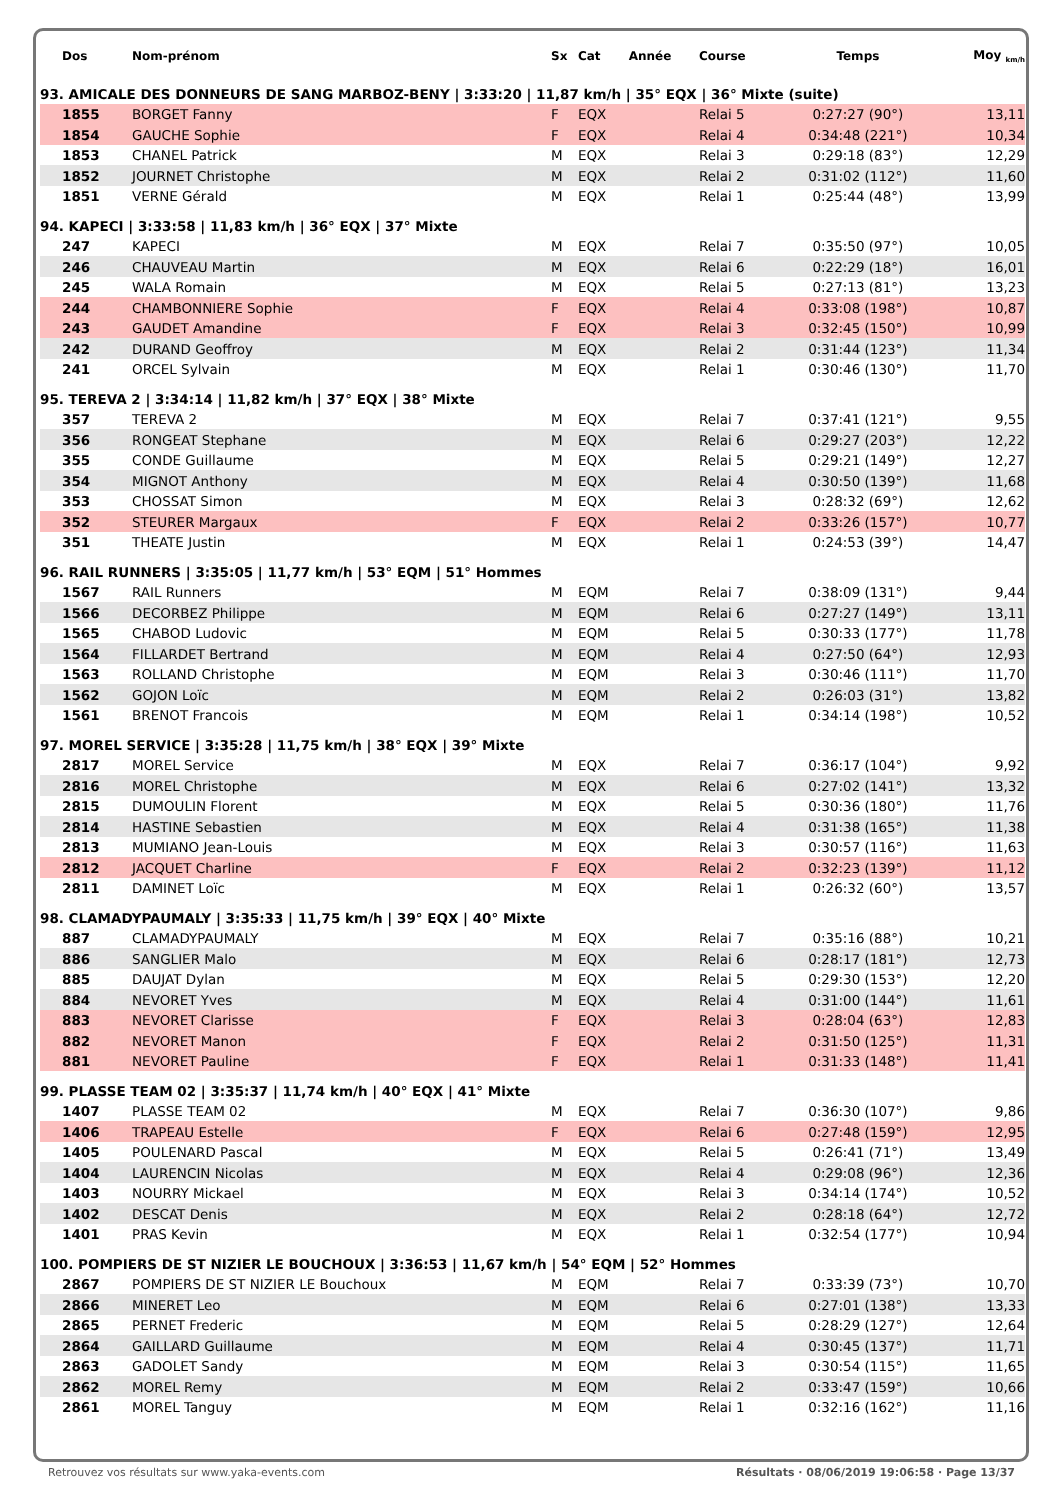| Dos | Nom-prénom | Sx | Cat | Année | Course | Temps | Moy <sub>km/h</sub> |
| --- | --- | --- | --- | --- | --- | --- | --- |
| 93. AMICALE DES DONNEURS DE SANG MARBOZ-BENY / 3:33:20 / 11,87 km/h / 35° EQX / 36° Mixte (suite) | | | | | | | |
| 1855 | BORGET Fanny | F | EQX | | Relai 5 | 0:27:27 (90°) | 13,11 |
| 1854 | GAUCHE Sophie | F | EQX | | Relai 4 | 0:34:48 (221°) | 10,34 |
| 1853 | CHANEL Patrick | M | EQX | | Relai 3 | 0:29:18 (83°) | 12,29 |
| 1852 | JOURNET Christophe | M | EQX | | Relai 2 | 0:31:02 (112°) | 11,60 |
| 1851 | VERNE Gérald | M | EQX | | Relai 1 | 0:25:44 (48°) | 13,99 |
| 94. KAPECI / 3:33:58 / 11,83 km/h / 36° EQX / 37° Mixte | | | | | | | |
| 247 | KAPECI | M | EQX | | Relai 7 | 0:35:50 (97°) | 10,05 |
| 246 | CHAUVEAU Martin | M | EQX | | Relai 6 | 0:22:29 (18°) | 16,01 |
| 245 | WALA Romain | M | EQX | | Relai 5 | 0:27:13 (81°) | 13,23 |
| 244 | CHAMBONNIERE Sophie | F | EQX | | Relai 4 | 0:33:08 (198°) | 10,87 |
| 243 | GAUDET Amandine | F | EQX | | Relai 3 | 0:32:45 (150°) | 10,99 |
| 242 | DURAND Geoffroy | M | EQX | | Relai 2 | 0:31:44 (123°) | 11,34 |
| 241 | ORCEL Sylvain | M | EQX | | Relai 1 | 0:30:46 (130°) | 11,70 |
| 95. TEREVA 2 / 3:34:14 / 11,82 km/h / 37° EQX / 38° Mixte | | | | | | | |
| 357 | TEREVA 2 | M | EQX | | Relai 7 | 0:37:41 (121°) | 9,55 |
| 356 | RONGEAT Stephane | M | EQX | | Relai 6 | 0:29:27 (203°) | 12,22 |
| 355 | CONDE Guillaume | M | EQX | | Relai 5 | 0:29:21 (149°) | 12,27 |
| 354 | MIGNOT Anthony | M | EQX | | Relai 4 | 0:30:50 (139°) | 11,68 |
| 353 | CHOSSAT Simon | M | EQX | | Relai 3 | 0:28:32 (69°) | 12,62 |
| 352 | STEURER Margaux | F | EQX | | Relai 2 | 0:33:26 (157°) | 10,77 |
| 351 | THEATE Justin | M | EQX | | Relai 1 | 0:24:53 (39°) | 14,47 |
| 96. RAIL RUNNERS / 3:35:05 / 11,77 km/h / 53° EQM / 51° Hommes | | | | | | | |
| 1567 | RAIL Runners | M | EQM | | Relai 7 | 0:38:09 (131°) | 9,44 |
| 1566 | DECORBEZ Philippe | M | EQM | | Relai 6 | 0:27:27 (149°) | 13,11 |
| 1565 | CHABOD Ludovic | M | EQM | | Relai 5 | 0:30:33 (177°) | 11,78 |
| 1564 | FILLARDET Bertrand | M | EQM | | Relai 4 | 0:27:50 (64°) | 12,93 |
| 1563 | ROLLAND Christophe | M | EQM | | Relai 3 | 0:30:46 (111°) | 11,70 |
| 1562 | GOJON Loïc | M | EQM | | Relai 2 | 0:26:03 (31°) | 13,82 |
| 1561 | BRENOT Francois | M | EQM | | Relai 1 | 0:34:14 (198°) | 10,52 |
| 97. MOREL SERVICE / 3:35:28 / 11,75 km/h / 38° EQX / 39° Mixte | | | | | | | |
| 2817 | MOREL Service | M | EQX | | Relai 7 | 0:36:17 (104°) | 9,92 |
| 2816 | MOREL Christophe | M | EQX | | Relai 6 | 0:27:02 (141°) | 13,32 |
| 2815 | DUMOULIN Florent | M | EQX | | Relai 5 | 0:30:36 (180°) | 11,76 |
| 2814 | HASTINE Sebastien | M | EQX | | Relai 4 | 0:31:38 (165°) | 11,38 |
| 2813 | MUMIANO Jean-Louis | M | EQX | | Relai 3 | 0:30:57 (116°) | 11,63 |
| 2812 | JACQUET Charline | F | EQX | | Relai 2 | 0:32:23 (139°) | 11,12 |
| 2811 | DAMINET Loïc | M | EQX | | Relai 1 | 0:26:32 (60°) | 13,57 |
| 98. CLAMADYPAUMALY / 3:35:33 / 11,75 km/h / 39° EQX / 40° Mixte | | | | | | | |
| 887 | CLAMADYPAUMALY | M | EQX | | Relai 7 | 0:35:16 (88°) | 10,21 |
| 886 | SANGLIER Malo | M | EQX | | Relai 6 | 0:28:17 (181°) | 12,73 |
| 885 | DAUJAT Dylan | M | EQX | | Relai 5 | 0:29:30 (153°) | 12,20 |
| 884 | NEVORET Yves | M | EQX | | Relai 4 | 0:31:00 (144°) | 11,61 |
| 883 | NEVORET Clarisse | F | EQX | | Relai 3 | 0:28:04 (63°) | 12,83 |
| 882 | NEVORET Manon | F | EQX | | Relai 2 | 0:31:50 (125°) | 11,31 |
| 881 | NEVORET Pauline | F | EQX | | Relai 1 | 0:31:33 (148°) | 11,41 |
| 99. PLASSE TEAM 02 / 3:35:37 / 11,74 km/h / 40° EQX / 41° Mixte | | | | | | | |
| 1407 | PLASSE TEAM 02 | M | EQX | | Relai 7 | 0:36:30 (107°) | 9,86 |
| 1406 | TRAPEAU Estelle | F | EQX | | Relai 6 | 0:27:48 (159°) | 12,95 |
| 1405 | POULENARD Pascal | M | EQX | | Relai 5 | 0:26:41 (71°) | 13,49 |
| 1404 | LAURENCIN Nicolas | M | EQX | | Relai 4 | 0:29:08 (96°) | 12,36 |
| 1403 | NOURRY Mickael | M | EQX | | Relai 3 | 0:34:14 (174°) | 10,52 |
| 1402 | DESCAT Denis | M | EQX | | Relai 2 | 0:28:18 (64°) | 12,72 |
| 1401 | PRAS Kevin | M | EQX | | Relai 1 | 0:32:54 (177°) | 10,94 |
| 100. POMPIERS DE ST NIZIER LE BOUCHOUX / 3:36:53 / 11,67 km/h / 54° EQM / 52° Hommes | | | | | | | |
| 2867 | POMPIERS DE ST NIZIER LE Bouchoux | M | EQM | | Relai 7 | 0:33:39 (73°) | 10,70 |
| 2866 | MINERET Leo | M | EQM | | Relai 6 | 0:27:01 (138°) | 13,33 |
| 2865 | PERNET Frederic | M | EQM | | Relai 5 | 0:28:29 (127°) | 12,64 |
| 2864 | GAILLARD Guillaume | M | EQM | | Relai 4 | 0:30:45 (137°) | 11,71 |
| 2863 | GADOLET Sandy | M | EQM | | Relai 3 | 0:30:54 (115°) | 11,65 |
| 2862 | MOREL Remy | M | EQM | | Relai 2 | 0:33:47 (159°) | 10,66 |
| 2861 | MOREL Tanguy | M | EQM | | Relai 1 | 0:32:16 (162°) | 11,16 |
Retrouvez vos résultats sur www.yaka-events.com Résultats · 08/06/2019 19:06:58 · Page 13/37